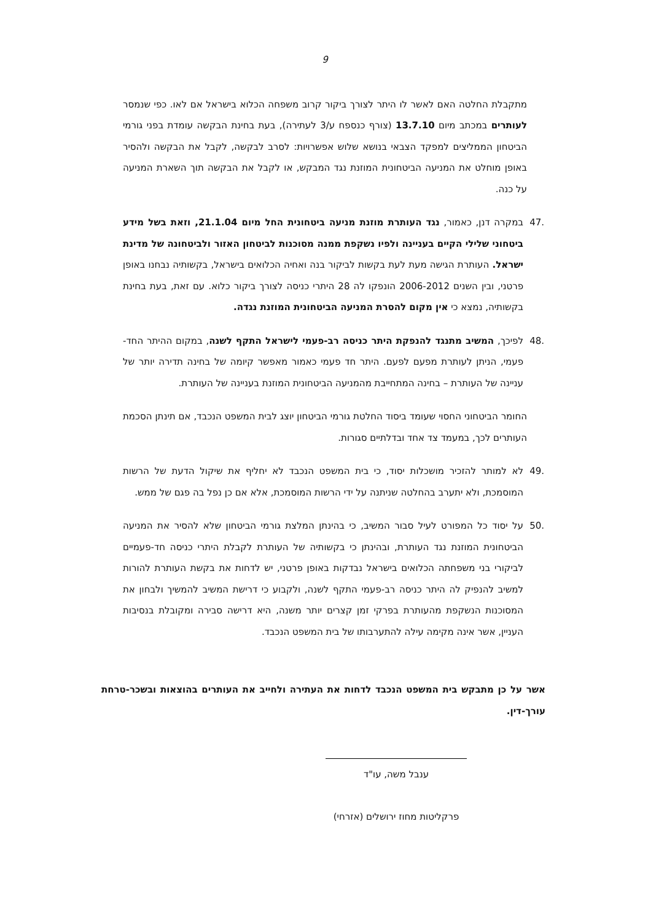9
מתקבלת החלטה האם לאשר לו היתר לצורך ביקור קרוב משפחה הכלוא בישראל אם לאו. כפי שנמסר לעותרים במכתב מיום 13.7.10 (צורף כנספח ע/3 לעתירה), בעת בחינת הבקשה עומדת בפני גורמי הביטחון הממליצים למפקד הצבאי בנושא שלוש אפשרויות: לסרב לבקשה, לקבל את הבקשה ולהסיר באופן מוחלט את המניעה הביטחונית המוזנת נגד המבקש, או לקבל את הבקשה תוך השארת המניעה על כנה.
.47 במקרה דנן, כאמור, נגד העותרת מוזנת מניעה ביטחונית החל מיום 21.1.04, וזאת בשל מידע ביטחוני שלילי הקיים בעניינה ולפיו נשקפת ממנה מסוכנות לביטחון האזור ולביטחונה של מדינת ישראל. העותרת הגישה מעת לעת בקשות לביקור בנה ואחיה הכלואים בישראל, בקשותיה נבחנו באופן פרטני, ובין השנים 2006-2012 הונפקו לה 28 היתרי כניסה לצורך ביקור כלוא. עם זאת, בעת בחינת בקשותיה, נמצא כי אין מקום להסרת המניעה הביטחונית המוזנת נגדה.
.48 לפיכך, המשיב מתנגד להנפקת היתר כניסה רב-פעמי לישראל התקף לשנה, במקום ההיתר החד-פעמי, הניתן לעותרת מפעם לפעם. היתר חד פעמי כאמור מאפשר קיומה של בחינה תדירה יותר של עניינה של העותרת – בחינה המתחייבת מהמניעה הביטחונית המוזנת בעניינה של העותרת.
החומר הביטחוני החסוי שעומד ביסוד החלטת גורמי הביטחון יוצג לבית המשפט הנכבד, אם תינתן הסכמת העותרים לכך, במעמד צד אחד ובדלתיים סגורות.
.49 לא למותר להזכיר מושכלות יסוד, כי בית המשפט הנכבד לא יחליף את שיקול הדעת של הרשות המוסמכת, ולא יתערב בהחלטה שניתנה על ידי הרשות המוסמכת, אלא אם כן נפל בה פגם של ממש.
.50 על יסוד כל המפורט לעיל סבור המשיב, כי בהינתן המלצת גורמי הביטחון שלא להסיר את המניעה הביטחונית המוזנת נגד העותרת, ובהינתן כי בקשותיה של העותרת לקבלת היתרי כניסה חד-פעמיים לביקורי בני משפחתה הכלואים בישראל נבדקות באופן פרטני, יש לדחות את בקשת העותרת להורות למשיב להנפיק לה היתר כניסה רב-פעמי התקף לשנה, ולקבוע כי דרישת המשיב להמשיך ולבחון את המסוכנות הנשקפת מהעותרת בפרקי זמן קצרים יותר משנה, היא דרישה סבירה ומקובלת בנסיבות העניין, אשר אינה מקימה עילה להתערבותו של בית המשפט הנכבד.
אשר על כן מתבקש בית המשפט הנכבד לדחות את העתירה ולחייב את העותרים בהוצאות ובשכר-טרחת עורך-דין.
ענבל משה, עו"ד
פרקליטות מחוז ירושלים (אזרחי)